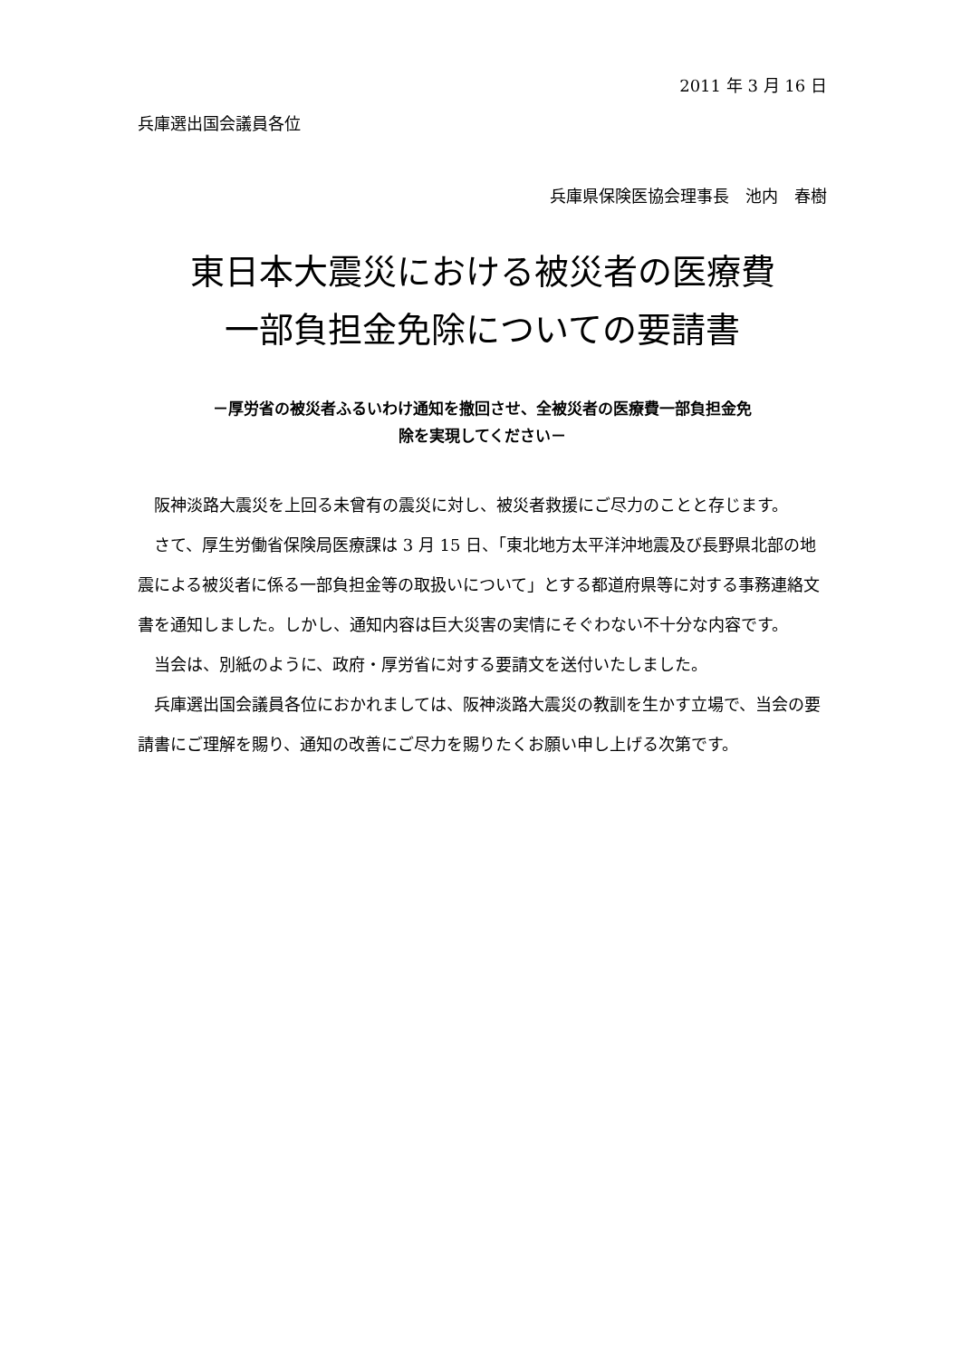2011 年 3 月 16 日
兵庫選出国会議員各位
兵庫県保険医協会理事長　池内　春樹
東日本大震災における被災者の医療費
一部負担金免除についての要請書
－厚労省の被災者ふるいわけ通知を撤回させ、全被災者の医療費一部負担金免
除を実現してください－
阪神淡路大震災を上回る未曾有の震災に対し、被災者救援にご尽力のことと存じます。
さて、厚生労働省保険局医療課は 3 月 15 日、「東北地方太平洋沖地震及び長野県北部の地震による被災者に係る一部負担金等の取扱いについて」とする都道府県等に対する事務連絡文書を通知しました。しかし、通知内容は巨大災害の実情にそぐわない不十分な内容です。
当会は、別紙のように、政府・厚労省に対する要請文を送付いたしました。
兵庫選出国会議員各位におかれましては、阪神淡路大震災の教訓を生かす立場で、当会の要請書にご理解を賜り、通知の改善にご尽力を賜りたくお願い申し上げる次第です。